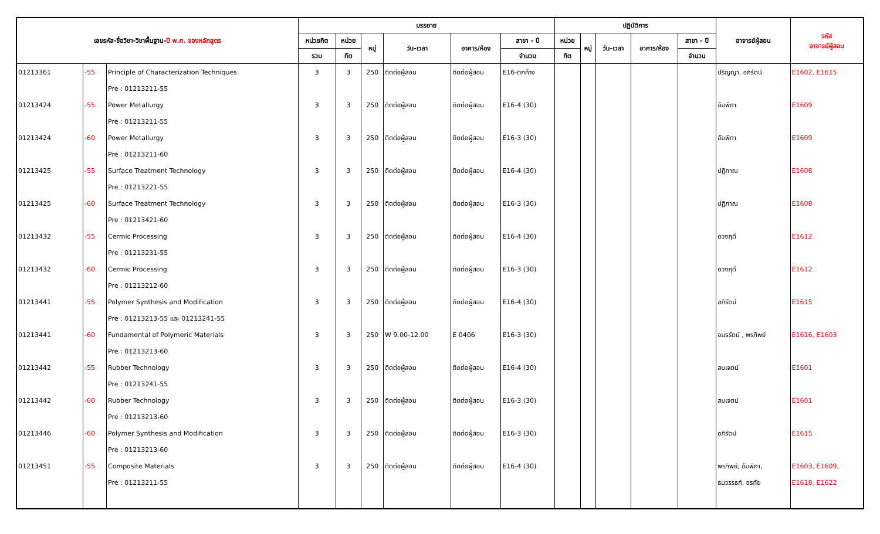| เลขรหัส-ชื่อวิชา-วิชาพื้นฐาน- ปี พ.ศ. ของหลักสูตร | | | บรรยาย | | | | | | ปฏิบัติการ | | | | | อาจารย์ผู้สอน | รหัส อาจารย์ผู้สอน |
| --- | --- | --- | --- | --- | --- | --- | --- | --- | --- | --- | --- | --- | --- | --- | --- |
| | | | หน่วยกิต | หน่วย | หมู่ | วัน-เวลา | อาคาร/ห้อง | สาขา - ปี | หน่วย | หมู่ | วัน-เวลา | อาคาร/ห้อง | สาขา - ปี | | |
| | | | รวม | กิต | | | | จำนวน | กิต | | | | จำนวน | | |
| 01213361 | -55 | Principle of Characterization Techniques | 3 | 3 | 250 | ติดต่อผู้สอน | ติดต่อผู้สอน | E16-ตกค้าง | | | | | | ปริญญา, อภิรัตน์ | E1602, E1615 |
| | | Pre : 01213211-55 | | | | | | | | | | | | | |
| 01213424 | -55 | Power Metallurgy | 3 | 3 | 250 | ติดต่อผู้สอน | ติดต่อผู้สอน | E16-4 (30) | | | | | | อัมพิกา | E1609 |
| | | Pre : 01213211-55 | | | | | | | | | | | | | |
| 01213424 | -60 | Power Metallurgy | 3 | 3 | 250 | ติดต่อผู้สอน | ติดต่อผู้สอน | E16-3 (30) | | | | | | อัมพิกา | E1609 |
| | | Pre : 01213211-60 | | | | | | | | | | | | | |
| 01213425 | -55 | Surface Treatment Technology | 3 | 3 | 250 | ติดต่อผู้สอน | ติดต่อผู้สอน | E16-4 (30) | | | | | | ปฏิภาณ | E1608 |
| | | Pre : 01213221-55 | | | | | | | | | | | | | |
| 01213425 | -60 | Surface Treatment Technology | 3 | 3 | 250 | ติดต่อผู้สอน | ติดต่อผู้สอน | E16-3 (30) | | | | | | ปฏิภาณ | E1608 |
| | | Pre : 01213421-60 | | | | | | | | | | | | | |
| 01213432 | -55 | Cermic Processing | 3 | 3 | 250 | ติดต่อผู้สอน | ติดต่อผู้สอน | E16-4 (30) | | | | | | ดวงฤดี | E1612 |
| | | Pre : 01213231-55 | | | | | | | | | | | | | |
| 01213432 | -60 | Cermic Processing | 3 | 3 | 250 | ติดต่อผู้สอน | ติดต่อผู้สอน | E16-3 (30) | | | | | | ดวงฤดี | E1612 |
| | | Pre : 01213212-60 | | | | | | | | | | | | | |
| 01213441 | -55 | Polymer Synthesis and Modification | 3 | 3 | 250 | ติดต่อผู้สอน | ติดต่อผู้สอน | E16-4 (30) | | | | | | อภิรัตน์ | E1615 |
| | | Pre : 01213213-55 และ 01213241-55 | | | | | | | | | | | | | |
| 01213441 | -60 | Fundamental of Polymeric Materials | 3 | 3 | 250 | W 9.00-12.00 | E 0406 | E16-3 (30) | | | | | | อมรรัตน์ , พรทิพย์ | E1616, E1603 |
| | | Pre : 01213213-60 | | | | | | | | | | | | | |
| 01213442 | -55 | Rubber Technology | 3 | 3 | 250 | ติดต่อผู้สอน | ติดต่อผู้สอน | E16-4 (30) | | | | | | สมเจตน์ | E1601 |
| | | Pre : 01213241-55 | | | | | | | | | | | | | |
| 01213442 | -60 | Rubber Technology | 3 | 3 | 250 | ติดต่อผู้สอน | ติดต่อผู้สอน | E16-3 (30) | | | | | | สมเจตน์ | E1601 |
| | | Pre : 01213213-60 | | | | | | | | | | | | | |
| 01213446 | -60 | Polymer Synthesis and Modification | 3 | 3 | 250 | ติดต่อผู้สอน | ติดต่อผู้สอน | E16-3 (30) | | | | | | อภิรัตน์ | E1615 |
| | | Pre : 01213213-60 | | | | | | | | | | | | | |
| 01213451 | -55 | Composite Materials | 3 | 3 | 250 | ติดต่อผู้สอน | ติดต่อผู้สอน | E16-4 (30) | | | | | | พรทิพย์, อัมพิกา, | E1603, E1609, |
| | | Pre : 01213211-55 | | | | | | | | | | | | ธนวรรธก์, อรทัย | E1618, E1622 |